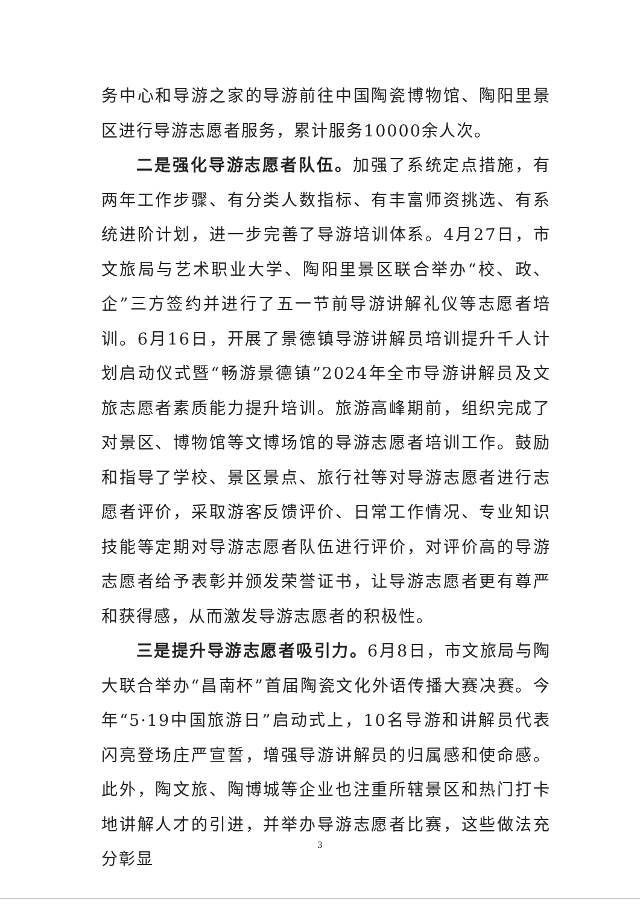务中心和导游之家的导游前往中国陶瓷博物馆、陶阳里景区进行导游志愿者服务，累计服务10000余人次。
二是强化导游志愿者队伍。加强了系统定点措施，有两年工作步骤、有分类人数指标、有丰富师资挑选、有系统进阶计划，进一步完善了导游培训体系。4月27日，市文旅局与艺术职业大学、陶阳里景区联合举办“校、政、企”三方签约并进行了五一节前导游讲解礼仪等志愿者培训。6月16日，开展了景德镇导游讲解员培训提升千人计划启动仪式暨“畅游景德镇”2024年全市导游讲解员及文旅志愿者素质能力提升培训。旅游高峰期前，组织完成了对景区、博物馆等文博场馆的导游志愿者培训工作。鼓励和指导了学校、景区景点、旅行社等对导游志愿者进行志愿者评价，采取游客反馈评价、日常工作情况、专业知识技能等定期对导游志愿者队伍进行评价，对评价高的导游志愿者给予表彰并颁发荣誉证书，让导游志愿者更有尊严和获得感，从而激发导游志愿者的积极性。
三是提升导游志愿者吸引力。6月8日，市文旅局与陶大联合举办“昌南杯”首届陶瓷文化外语传播大赛决赛。今年“5·19中国旅游日”启动式上，10名导游和讲解员代表闪亮登场庄严宣誓，增强导游讲解员的归属感和使命感。此外，陶文旅、陶博城等企业也注重所辖景区和热门打卡地讲解人才的引进，并举办导游志愿者比赛，这些做法充分彰显
3